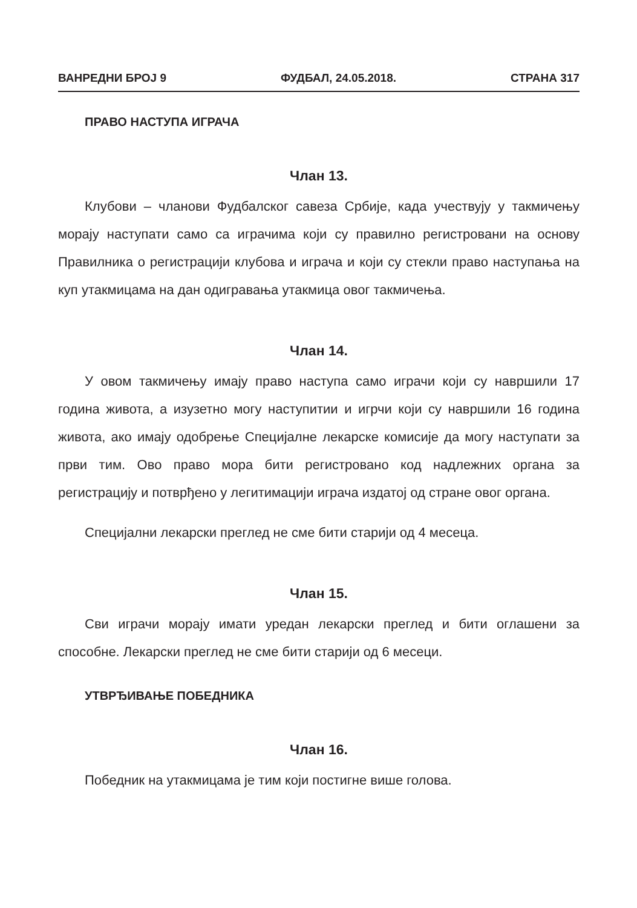ВАНРЕДНИ БРОЈ 9 ФУДБАЛ, 24.05.2018. СТРАНА 317
ПРАВО НАСТУПА ИГРАЧА
Члан 13.
Клубови – чланови Фудбалског савеза Србије, када учествују у такмичењу морају наступати само са играчима који су правилно регистровани на основу Правилника о регистрацији клубова и играча и који су стекли право наступања на куп утакмицама на дан одигравања утакмица овог такмичења.
Члан 14.
У овом такмичењу имају право наступа само играчи који су навршили 17 година живота, а изузетно могу наступитии и игрчи који су навршили 16 година живота, ако имају одобрење Специјалне лекарске комисије да могу наступати за први тим. Ово право мора бити регистровано код надлежних органа за регистрацију и потврђено у легитимацији играча издатој од стране овог органа.
Специјални лекарски преглед не сме бити старији од 4 месеца.
Члан 15.
Сви играчи морају имати уредан лекарски преглед и бити оглашени за способне. Лекарски преглед не сме бити старији од 6 месеци.
УТВРЂИВАЊЕ ПОБЕДНИКА
Члан 16.
Победник на утакмицама је тим који постигне више голова.